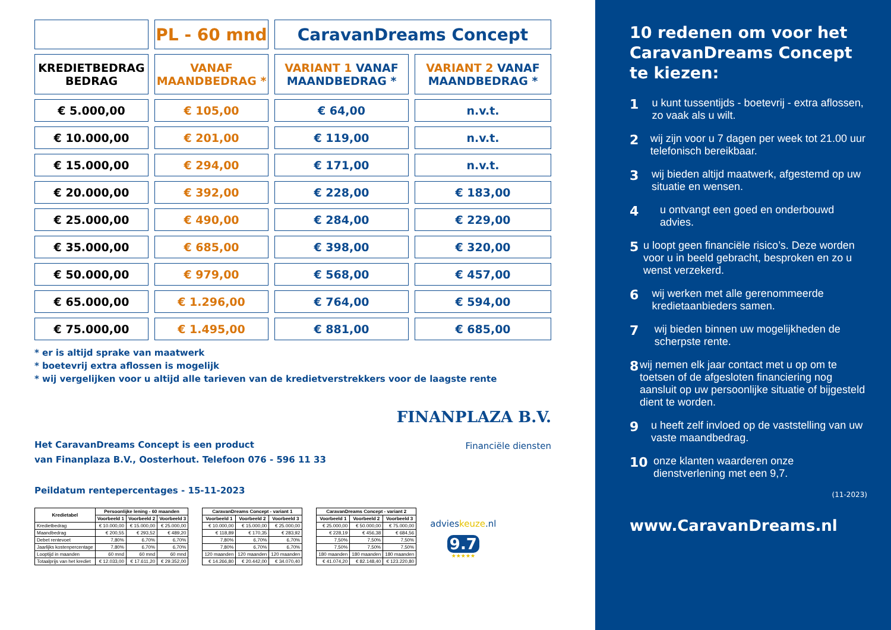| | PL - 60 mnd | CaravanDreams Concept | |
| KREDIETBEDRAG BEDRAG | VANAF MAANDBEDRAG * | VARIANT 1 VANAF MAANDBEDRAG * | VARIANT 2 VANAF MAANDBEDRAG * |
| € 5.000,00 | € 105,00 | € 64,00 | n.v.t. |
| € 10.000,00 | € 201,00 | € 119,00 | n.v.t. |
| € 15.000,00 | € 294,00 | € 171,00 | n.v.t. |
| € 20.000,00 | € 392,00 | € 228,00 | € 183,00 |
| € 25.000,00 | € 490,00 | € 284,00 | € 229,00 |
| € 35.000,00 | € 685,00 | € 398,00 | € 320,00 |
| € 50.000,00 | € 979,00 | € 568,00 | € 457,00 |
| € 65.000,00 | € 1.296,00 | € 764,00 | € 594,00 |
| € 75.000,00 | € 1.495,00 | € 881,00 | € 685,00 |
* er is altijd sprake van maatwerk
* boetevrij extra aflossen is mogelijk
* wij vergelijken voor u altijd alle tarieven van de kredietverstrekkers voor de laagste rente
Het CaravanDreams Concept is een product
van Finanplaza B.V., Oosterhout. Telefoon 076 - 596 11 33
FINANPLAZA B.V.
Financiële diensten
Peildatum rentepercentages - 15-11-2023
| Kredietabel | Persoonlijke lening - 60 maanden | | |
| --- | --- | --- | --- |
| | Voorbeeld 1 | Voorbeeld 2 | Voorbeeld 3 |
| Kredietbedrag | € 10.000,00 | € 15.000,00 | € 25.000,00 |
| Maandbedrag | € 200,55 | € 293,52 | € 489,20 |
| Debet rentevoet | 7,80% | 6,70% | 6,70% |
| Jaarlijks kostenpercentage | 7,80% | 6,70% | 6,70% |
| Looptijd in maanden | 60 mnd | 60 mnd | 60 mnd |
| Totaalprijs van het krediet | € 12.033,00 | € 17.611,20 | € 29.352,00 |
| CaravanDreams Concept - variant 1 | | |
| --- | --- | --- |
| Voorbeeld 1 | Voorbeeld 2 | Voorbeeld 3 |
| € 10.000,00 | € 15.000,00 | € 25.000,00 |
| € 118,89 | € 170,35 | € 283,92 |
| 7,80% | 6,70% | 6,70% |
| 7,80% | 6,70% | 6,70% |
| 120 maanden | 120 maanden | 120 maanden |
| € 14.266,80 | € 20.442,00 | € 34.070,40 |
| CaravanDreams Concept - variant 2 | | |
| --- | --- | --- |
| Voorbeeld 1 | Voorbeeld 2 | Voorbeeld 3 |
| € 25.000,00 | € 50.000,00 | € 75.000,00 |
| € 228,19 | € 456,38 | € 684,56 |
| 7,50% | 7,50% | 7,50% |
| 7,50% | 7,50% | 7,50% |
| 180 maanden | 180 maanden | 180 maanden |
| € 41.074,20 | € 82.148,40 | € 123.220,80 |
advieskeuze.nl
9.7
★★★★★
10 redenen om voor het CaravanDreams Concept te kiezen:
1 u kunt tussentijds - boetevrij - extra aflossen, zo vaak als u wilt.
2 wij zijn voor u 7 dagen per week tot 21.00 uur telefonisch bereikbaar.
3 wij bieden altijd maatwerk, afgestemd op uw situatie en wensen.
4 u ontvangt een goed en onderbouwd advies.
5 u loopt geen financiële risico’s. Deze worden voor u in beeld gebracht, besproken en zo u wenst verzekerd.
6 wij werken met alle gerenommeerde kredietaanbieders samen.
7 wij bieden binnen uw mogelijkheden de scherpste rente.
8 wij nemen elk jaar contact met u op om te toetsen of de afgesloten financiering nog aansluit op uw persoonlijke situatie of bijgesteld dient te worden.
9 u heeft zelf invloed op de vaststelling van uw vaste maandbedrag.
10 onze klanten waarderen onze dienstverlening met een 9,7.
(11-2023)
www.CaravanDreams.nl